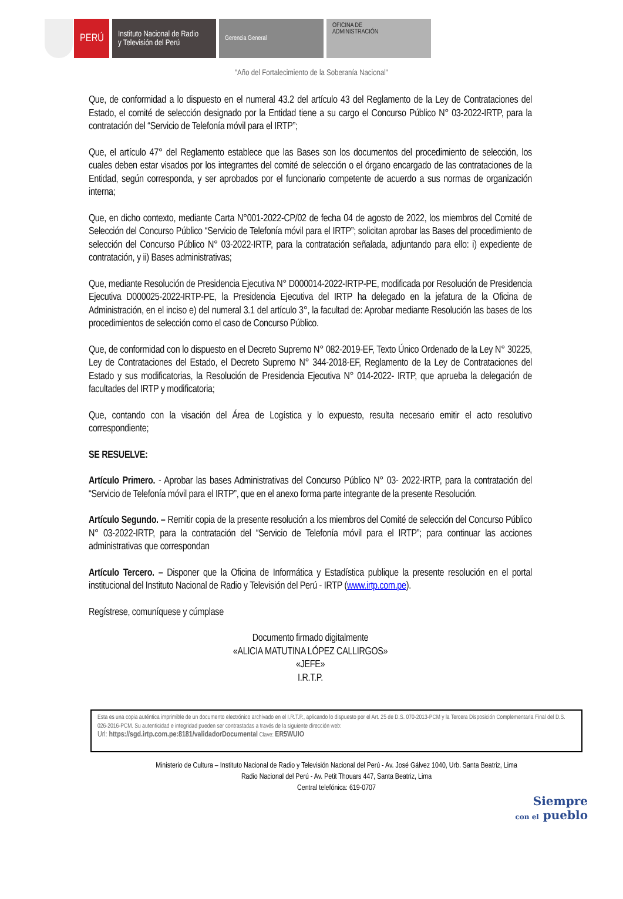PERÚ
Instituto Nacional de Radio
y Televisión del Perú
Gerencia General
OFICINA DE
ADMINISTRACIÓN
"Año del Fortalecimiento de la Soberanía Nacional"
Que, de conformidad a lo dispuesto en el numeral 43.2 del artículo 43 del Reglamento de la Ley de Contrataciones del Estado, el comité de selección designado por la Entidad tiene a su cargo el Concurso Público N° 03-2022-IRTP, para la contratación del “Servicio de Telefonía móvil para el IRTP”;
Que, el artículo 47° del Reglamento establece que las Bases son los documentos del procedimiento de selección, los cuales deben estar visados por los integrantes del comité de selección o el órgano encargado de las contrataciones de la Entidad, según corresponda, y ser aprobados por el funcionario competente de acuerdo a sus normas de organización interna;
Que, en dicho contexto, mediante Carta N°001-2022-CP/02 de fecha 04 de agosto de 2022, los miembros del Comité de Selección del Concurso Público “Servicio de Telefonía móvil para el IRTP”; solicitan aprobar las Bases del procedimiento de selección del Concurso Público N° 03-2022-IRTP, para la contratación señalada, adjuntando para ello: i) expediente de contratación, y ii) Bases administrativas;
Que, mediante Resolución de Presidencia Ejecutiva N° D000014-2022-IRTP-PE, modificada por Resolución de Presidencia Ejecutiva D000025-2022-IRTP-PE, la Presidencia Ejecutiva del IRTP ha delegado en la jefatura de la Oficina de Administración, en el inciso e) del numeral 3.1 del artículo 3°, la facultad de: Aprobar mediante Resolución las bases de los procedimientos de selección como el caso de Concurso Público.
Que, de conformidad con lo dispuesto en el Decreto Supremo N° 082-2019-EF, Texto Único Ordenado de la Ley N° 30225, Ley de Contrataciones del Estado, el Decreto Supremo N° 344-2018-EF, Reglamento de la Ley de Contrataciones del Estado y sus modificatorias, la Resolución de Presidencia Ejecutiva N° 014-2022- IRTP, que aprueba la delegación de facultades del IRTP y modificatoria;
Que, contando con la visación del Área de Logística y lo expuesto, resulta necesario emitir el acto resolutivo correspondiente;
SE RESUELVE:
Artículo Primero. - Aprobar las bases Administrativas del Concurso Público N° 03- 2022-IRTP, para la contratación del “Servicio de Telefonía móvil para el IRTP”, que en el anexo forma parte integrante de la presente Resolución.
Artículo Segundo. – Remitir copia de la presente resolución a los miembros del Comité de selección del Concurso Público N° 03-2022-IRTP, para la contratación del “Servicio de Telefonía móvil para el IRTP”; para continuar las acciones administrativas que correspondan
Artículo Tercero. – Disponer que la Oficina de Informática y Estadística publique la presente resolución en el portal institucional del Instituto Nacional de Radio y Televisión del Perú - IRTP (www.irtp.com.pe).
Regístrese, comuníquese y cúmplase
Documento firmado digitalmente
«ALICIA MATUTINA LÓPEZ CALLIRGOS»
«JEFE»
I.R.T.P.
Esta es una copia auténtica imprimible de un documento electrónico archivado en el I.R.T.P., aplicando lo dispuesto por el Art. 25 de D.S. 070-2013-PCM y la Tercera Disposición Complementaria Final del D.S. 026-2016-PCM. Su autenticidad e integridad pueden ser contrastadas a través de la siguiente dirección web:
Url: https://sgd.irtp.com.pe:8181/validadorDocumental Clave: ER5WUIO
Ministerio de Cultura – Instituto Nacional de Radio y Televisión Nacional del Perú - Av. José Gálvez 1040, Urb. Santa Beatriz, Lima
Radio Nacional del Perú - Av. Petit Thouars 447, Santa Beatriz, Lima
Central telefónica: 619-0707
Siempre
con el pueblo